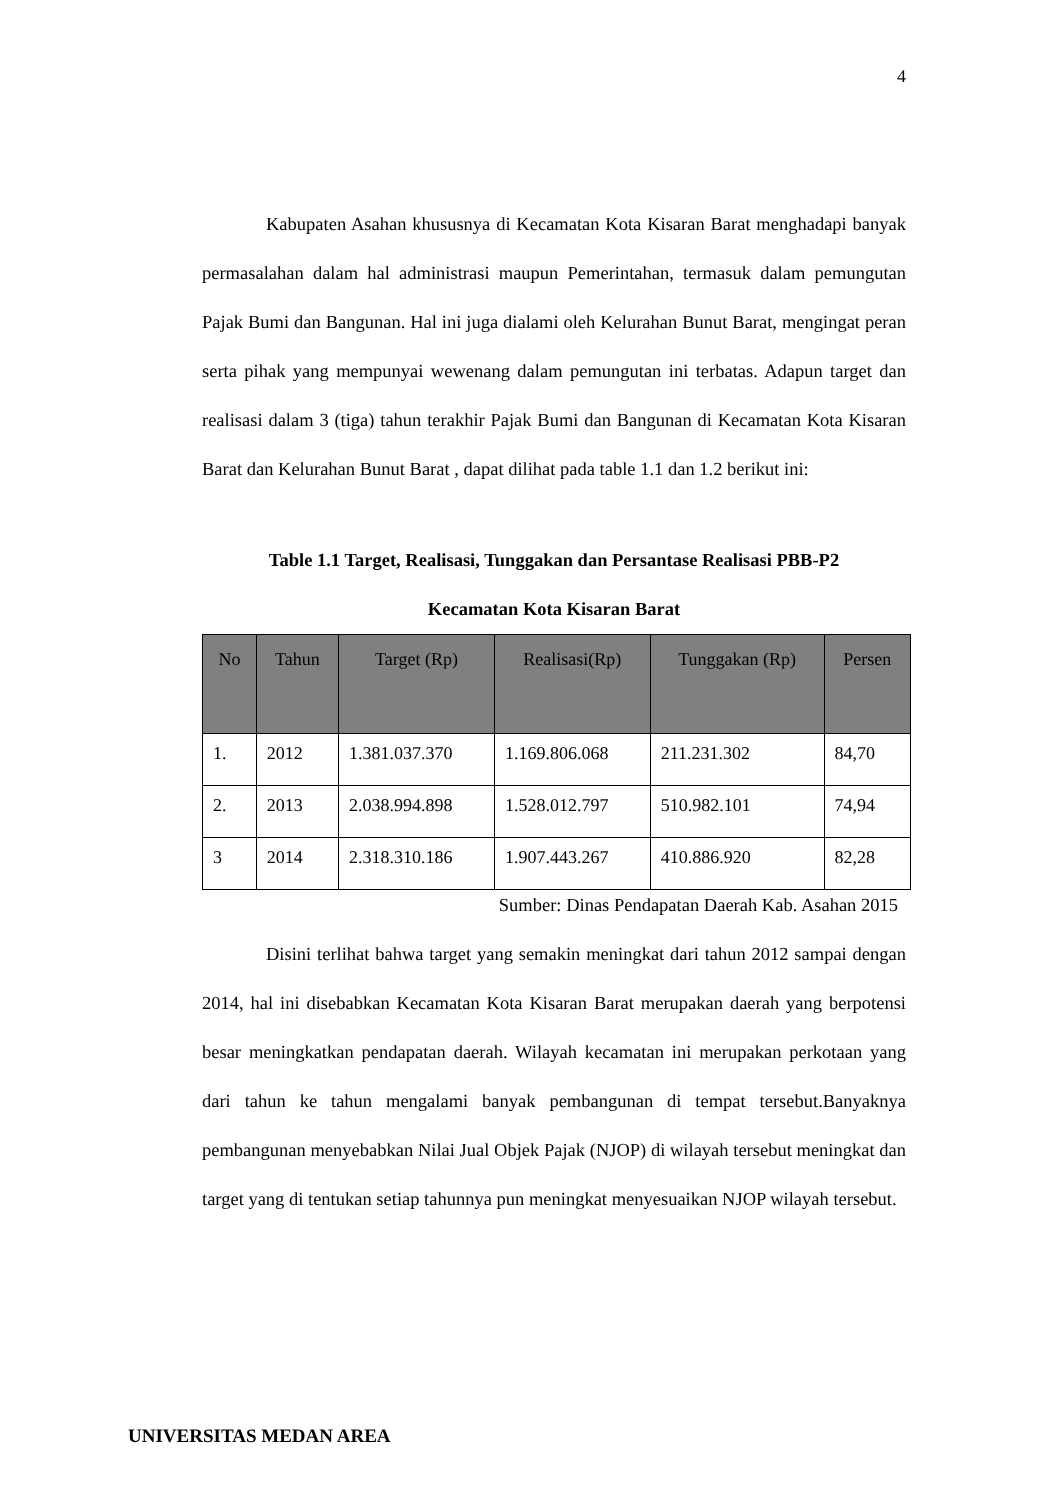4
Kabupaten Asahan khususnya di Kecamatan Kota Kisaran Barat menghadapi banyak permasalahan dalam hal administrasi maupun Pemerintahan, termasuk dalam pemungutan Pajak Bumi dan Bangunan. Hal ini juga dialami oleh Kelurahan Bunut Barat, mengingat peran serta pihak yang mempunyai wewenang dalam pemungutan ini terbatas. Adapun target dan realisasi dalam 3 (tiga) tahun terakhir Pajak Bumi dan Bangunan di Kecamatan Kota Kisaran Barat dan Kelurahan Bunut Barat , dapat dilihat pada table 1.1 dan 1.2 berikut ini:
Table 1.1 Target, Realisasi, Tunggakan dan Persantase Realisasi PBB-P2
Kecamatan Kota Kisaran Barat
| No | Tahun | Target (Rp) | Realisasi(Rp) | Tunggakan (Rp) | Persen |
| --- | --- | --- | --- | --- | --- |
| 1. | 2012 | 1.381.037.370 | 1.169.806.068 | 211.231.302 | 84,70 |
| 2. | 2013 | 2.038.994.898 | 1.528.012.797 | 510.982.101 | 74,94 |
| 3 | 2014 | 2.318.310.186 | 1.907.443.267 | 410.886.920 | 82,28 |
Sumber: Dinas Pendapatan Daerah Kab. Asahan 2015
Disini terlihat bahwa target yang semakin meningkat dari tahun 2012 sampai dengan 2014, hal ini disebabkan Kecamatan Kota Kisaran Barat merupakan daerah yang berpotensi besar meningkatkan pendapatan daerah. Wilayah kecamatan ini merupakan perkotaan yang dari tahun ke tahun mengalami banyak pembangunan di tempat tersebut.Banyaknya pembangunan menyebabkan Nilai Jual Objek Pajak (NJOP) di wilayah tersebut meningkat dan target yang di tentukan setiap tahunnya pun meningkat menyesuaikan NJOP wilayah tersebut.
UNIVERSITAS MEDAN AREA